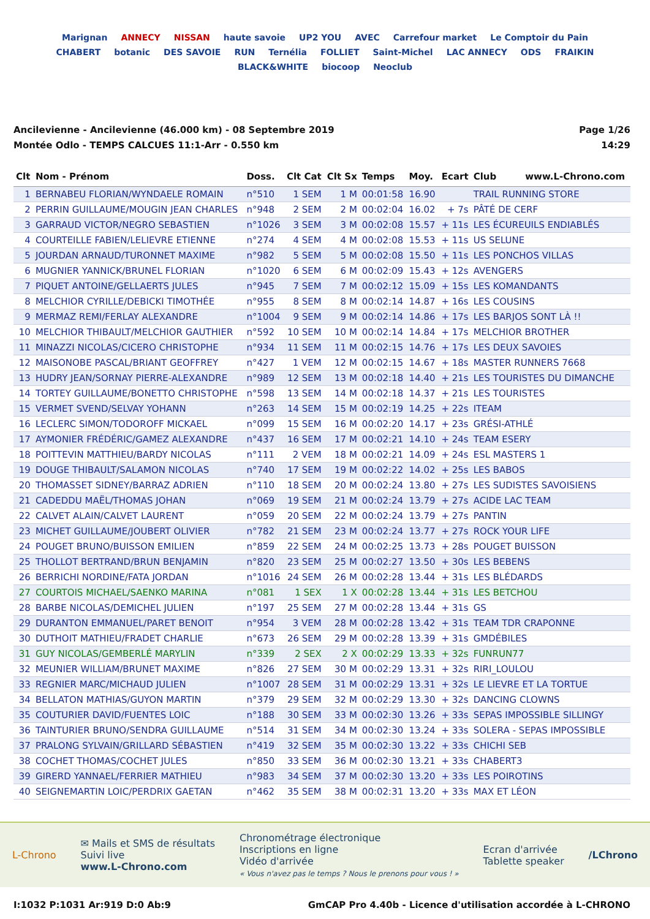Marignan ANNECY NISSAN haute savoie UP2 YOU AVEC Carrefour market Le Comptoir du Pain CHABERT botanic DES SAVOIE RUN Ternélia FOLLIET Saint-Michel LAC ANNECY ODS FRAIKIN BLACK&WHITE biocoop Neoclub
Ancilevienne - Ancilevienne (46.000 km) - 08 Septembre 2019
Montée Odlo - TEMPS CALCUES 11:1-Arr - 0.550 km
Page 1/26
14:29
| Clt | Nom - Prénom | Doss. | Clt Cat | Clt Sx | Temps | Moy. | Ecart | Club www.L-Chrono.com |
| --- | --- | --- | --- | --- | --- | --- | --- | --- |
| 1 | BERNABEU FLORIAN/WYNDAELE ROMAIN | n°510 | 1 SEM | 1 M | 00:01:58 | 16.90 | | TRAIL RUNNING STORE |
| 2 | PERRIN GUILLAUME/MOUGIN JEAN CHARLES | n°948 | 2 SEM | 2 M | 00:02:04 | 16.02 | + 7s | PÂTÉ DE CERF |
| 3 | GARRAUD VICTOR/NEGRO SEBASTIEN | n°1026 | 3 SEM | 3 M | 00:02:08 | 15.57 | + 11s | LES ÉCUREUILS ENDIABLÉS |
| 4 | COURTEILLE FABIEN/LELIEVRE ETIENNE | n°274 | 4 SEM | 4 M | 00:02:08 | 15.53 | + 11s | US SELUNE |
| 5 | JOURDAN ARNAUD/TURONNET MAXIME | n°982 | 5 SEM | 5 M | 00:02:08 | 15.50 | + 11s | LES PONCHOS VILLAS |
| 6 | MUGNIER YANNICK/BRUNEL FLORIAN | n°1020 | 6 SEM | 6 M | 00:02:09 | 15.43 | + 12s | AVENGERS |
| 7 | PIQUET ANTOINE/GELLAERTS JULES | n°945 | 7 SEM | 7 M | 00:02:12 | 15.09 | + 15s | LES KOMANDANTS |
| 8 | MELCHIOR CYRILLE/DEBICKI TIMOTHÉE | n°955 | 8 SEM | 8 M | 00:02:14 | 14.87 | + 16s | LES COUSINS |
| 9 | MERMAZ REMI/FERLAY ALEXANDRE | n°1004 | 9 SEM | 9 M | 00:02:14 | 14.86 | + 17s | LES BARJOS SONT LÀ !! |
| 10 | MELCHIOR THIBAULT/MELCHIOR GAUTHIER | n°592 | 10 SEM | 10 M | 00:02:14 | 14.84 | + 17s | MELCHIOR BROTHER |
| 11 | MINAZZI NICOLAS/CICERO CHRISTOPHE | n°934 | 11 SEM | 11 M | 00:02:15 | 14.76 | + 17s | LES DEUX SAVOIES |
| 12 | MAISONOBE PASCAL/BRIANT GEOFFREY | n°427 | 1 VEM | 12 M | 00:02:15 | 14.67 | + 18s | MASTER RUNNERS 7668 |
| 13 | HUDRY JEAN/SORNAY PIERRE-ALEXANDRE | n°989 | 12 SEM | 13 M | 00:02:18 | 14.40 | + 21s | LES TOURISTES DU DIMANCHE |
| 14 | TORTEY GUILLAUME/BONETTO CHRISTOPHE | n°598 | 13 SEM | 14 M | 00:02:18 | 14.37 | + 21s | LES TOURISTES |
| 15 | VERMET SVEND/SELVAY YOHANN | n°263 | 14 SEM | 15 M | 00:02:19 | 14.25 | + 22s | ITEAM |
| 16 | LECLERC SIMON/TODOROFF MICKAEL | n°099 | 15 SEM | 16 M | 00:02:20 | 14.17 | + 23s | GRÉSI-ATHLÉ |
| 17 | AYMONIER FRÉDÉRIC/GAMEZ ALEXANDRE | n°437 | 16 SEM | 17 M | 00:02:21 | 14.10 | + 24s | TEAM ESERY |
| 18 | POITTEVIN MATTHIEU/BARDY NICOLAS | n°111 | 2 VEM | 18 M | 00:02:21 | 14.09 | + 24s | ESL MASTERS 1 |
| 19 | DOUGE THIBAULT/SALAMON NICOLAS | n°740 | 17 SEM | 19 M | 00:02:22 | 14.02 | + 25s | LES BABOS |
| 20 | THOMASSET SIDNEY/BARRAZ ADRIEN | n°110 | 18 SEM | 20 M | 00:02:24 | 13.80 | + 27s | LES SUDISTES SAVOISIENS |
| 21 | CADEDDU MAËL/THOMAS JOHAN | n°069 | 19 SEM | 21 M | 00:02:24 | 13.79 | + 27s | ACIDE LAC TEAM |
| 22 | CALVET ALAIN/CALVET LAURENT | n°059 | 20 SEM | 22 M | 00:02:24 | 13.79 | + 27s | PANTIN |
| 23 | MICHET GUILLAUME/JOUBERT OLIVIER | n°782 | 21 SEM | 23 M | 00:02:24 | 13.77 | + 27s | ROCK YOUR LIFE |
| 24 | POUGET BRUNO/BUISSON EMILIEN | n°859 | 22 SEM | 24 M | 00:02:25 | 13.73 | + 28s | POUGET BUISSON |
| 25 | THOLLOT BERTRAND/BRUN BENJAMIN | n°820 | 23 SEM | 25 M | 00:02:27 | 13.50 | + 30s | LES BEBENS |
| 26 | BERRICHI NORDINE/FATA JORDAN | n°1016 | 24 SEM | 26 M | 00:02:28 | 13.44 | + 31s | LES BLÉDARDS |
| 27 | COURTOIS MICHAEL/SAENKO MARINA | n°081 | 1 SEX | 1 X | 00:02:28 | 13.44 | + 31s | LES BETCHOU |
| 28 | BARBE NICOLAS/DEMICHEL JULIEN | n°197 | 25 SEM | 27 M | 00:02:28 | 13.44 | + 31s | GS |
| 29 | DURANTON EMMANUEL/PARET BENOIT | n°954 | 3 VEM | 28 M | 00:02:28 | 13.42 | + 31s | TEAM TDR CRAPONNE |
| 30 | DUTHOIT MATHIEU/FRADET CHARLIE | n°673 | 26 SEM | 29 M | 00:02:28 | 13.39 | + 31s | GMDÉBILES |
| 31 | GUY NICOLAS/GEMBERLÉ MARYLIN | n°339 | 2 SEX | 2 X | 00:02:29 | 13.33 | + 32s | FUNRUN77 |
| 32 | MEUNIER WILLIAM/BRUNET MAXIME | n°826 | 27 SEM | 30 M | 00:02:29 | 13.31 | + 32s | RIRI_LOULOU |
| 33 | REGNIER MARC/MICHAUD JULIEN | n°1007 | 28 SEM | 31 M | 00:02:29 | 13.31 | + 32s | LE LIEVRE ET LA TORTUE |
| 34 | BELLATON MATHIAS/GUYON MARTIN | n°379 | 29 SEM | 32 M | 00:02:29 | 13.30 | + 32s | DANCING CLOWNS |
| 35 | COUTURIER DAVID/FUENTES LOIC | n°188 | 30 SEM | 33 M | 00:02:30 | 13.26 | + 33s | SEPAS IMPOSSIBLE SILLINGY |
| 36 | TAINTURIER BRUNO/SENDRA GUILLAUME | n°514 | 31 SEM | 34 M | 00:02:30 | 13.24 | + 33s | SOLERA - SEPAS IMPOSSIBLE |
| 37 | PRALONG SYLVAIN/GRILLARD SÉBASTIEN | n°419 | 32 SEM | 35 M | 00:02:30 | 13.22 | + 33s | CHICHI SEB |
| 38 | COCHET THOMAS/COCHET JULES | n°850 | 33 SEM | 36 M | 00:02:30 | 13.21 | + 33s | CHABERT3 |
| 39 | GIRERD YANNAEL/FERRIER MATHIEU | n°983 | 34 SEM | 37 M | 00:02:30 | 13.20 | + 33s | LES POIROTINS |
| 40 | SEIGNEMARTIN LOIC/PERDRIX GAETAN | n°462 | 35 SEM | 38 M | 00:02:31 | 13.20 | + 33s | MAX ET LÉON |
L-Chrono
✉ Mails et SMS de résultats
Suivi live
www.L-Chrono.com
Chronométrage électronique
Inscriptions en ligne
Vidéo d'arrivée
« Vous n'avez pas le temps ? Nous le prenons pour vous ! »
Ecran d'arrivée
Tablette speaker
/LChrono
I:1032 P:1031 Ar:919 D:0 Ab:9 GmCAP Pro 4.40b - Licence d'utilisation accordée à L-CHRONO